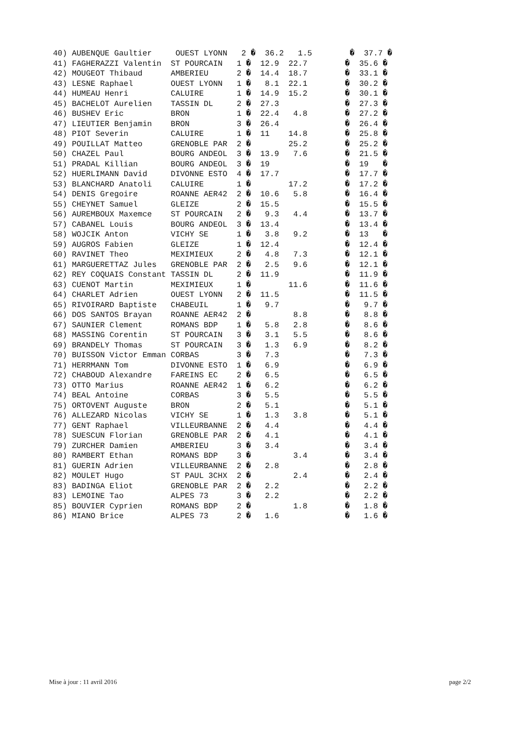| 40) AUBENQUE Gaultier OUEST LYONN 2 � 36.2 1.5 � 37.7 � |
| 41) FAGHERAZZI Valentin ST POURCAIN 1 � 12.9 22.7 � 35.6 � |
| 42) MOUGEOT Thibaud AMBERIEU 2 � 14.4 18.7 � 33.1 � |
| 43) LESNE Raphael OUEST LYONN 1 � 8.1 22.1 � 30.2 � |
| 44) HUMEAU Henri CALUIRE 1 � 14.9 15.2 � 30.1 � |
| 45) BACHELOT Aurelien TASSIN DL 2 � 27.3 � 27.3 � |
| 46) BUSHEV Eric BRON 1 � 22.4 4.8 � 27.2 � |
| 47) LIEUTIER Benjamin BRON 3 � 26.4 � 26.4 � |
| 48) PIOT Severin CALUIRE 1 � 11 14.8 � 25.8 � |
| 49) POUILLAT Matteo GRENOBLE PAR 2 � 25.2 � 25.2 � |
| 50) CHAZEL Paul BOURG ANDEOL 3 � 13.9 7.6 � 21.5 � |
| 51) PRADAL Killian BOURG ANDEOL 3 � 19 � 19 � |
| 52) HUERLIMANN David DIVONNE ESTO 4 � 17.7 � 17.7 � |
| 53) BLANCHARD Anatoli CALUIRE 1 � 17.2 � 17.2 � |
| 54) DENIS Gregoire ROANNE AER42 2 � 10.6 5.8 � 16.4 � |
| 55) CHEYNET Samuel GLEIZE 2 � 15.5 � 15.5 � |
| 56) AUREMBOUX Maxemce ST POURCAIN 2 � 9.3 4.4 � 13.7 � |
| 57) CABANEL Louis BOURG ANDEOL 3 � 13.4 � 13.4 � |
| 58) WOJCIK Anton VICHY SE 1 � 3.8 9.2 � 13 � |
| 59) AUGROS Fabien GLEIZE 1 � 12.4 � 12.4 � |
| 60) RAVINET Theo MEXIMIEUX 2 � 4.8 7.3 � 12.1 � |
| 61) MARGUERETTAZ Jules GRENOBLE PAR 2 � 2.5 9.6 � 12.1 � |
| 62) REY COQUAIS Constant TASSIN DL 2 � 11.9 � 11.9 � |
| 63) CUENOT Martin MEXIMIEUX 1 � 11.6 � 11.6 � |
| 64) CHARLET Adrien OUEST LYONN 2 � 11.5 � 11.5 � |
| 65) RIVOIRARD Baptiste CHABEUIL 1 � 9.7 � 9.7 � |
| 66) DOS SANTOS Brayan ROANNE AER42 2 � 8.8 � 8.8 � |
| 67) SAUNIER Clement ROMANS BDP 1 � 5.8 2.8 � 8.6 � |
| 68) MASSING Corentin ST POURCAIN 3 � 3.1 5.5 � 8.6 � |
| 69) BRANDELY Thomas ST POURCAIN 3 � 1.3 6.9 � 8.2 � |
| 70) BUISSON Victor Emman CORBAS 3 � 7.3 � 7.3 � |
| 71) HERRMANN Tom DIVONNE ESTO 1 � 6.9 � 6.9 � |
| 72) CHABOUD Alexandre FAREINS EC 2 � 6.5 � 6.5 � |
| 73) OTTO Marius ROANNE AER42 1 � 6.2 � 6.2 � |
| 74) BEAL Antoine CORBAS 3 � 5.5 � 5.5 � |
| 75) ORTOVENT Auguste BRON 2 � 5.1 � 5.1 � |
| 76) ALLEZARD Nicolas VICHY SE 1 � 1.3 3.8 � 5.1 � |
| 77) GENT Raphael VILLEURBANNE 2 � 4.4 � 4.4 � |
| 78) SUESCUN Florian GRENOBLE PAR 2 � 4.1 � 4.1 � |
| 79) ZURCHER Damien AMBERIEU 3 � 3.4 � 3.4 � |
| 80) RAMBERT Ethan ROMANS BDP 3 � 3.4 � 3.4 � |
| 81) GUERIN Adrien VILLEURBANNE 2 � 2.8 � 2.8 � |
| 82) MOULET Hugo ST PAUL 3CHX 2 � 2.4 � 2.4 � |
| 83) BADINGA Eliot GRENOBLE PAR 2 � 2.2 � 2.2 � |
| 83) LEMOINE Tao ALPES 73 3 � 2.2 � 2.2 � |
| 85) BOUVIER Cyprien ROMANS BDP 2 � 1.8 � 1.8 � |
| 86) MIANO Brice ALPES 73 2 � 1.6 � 1.6 � |
Mise à jour : 11 avril 2016 page 2/2